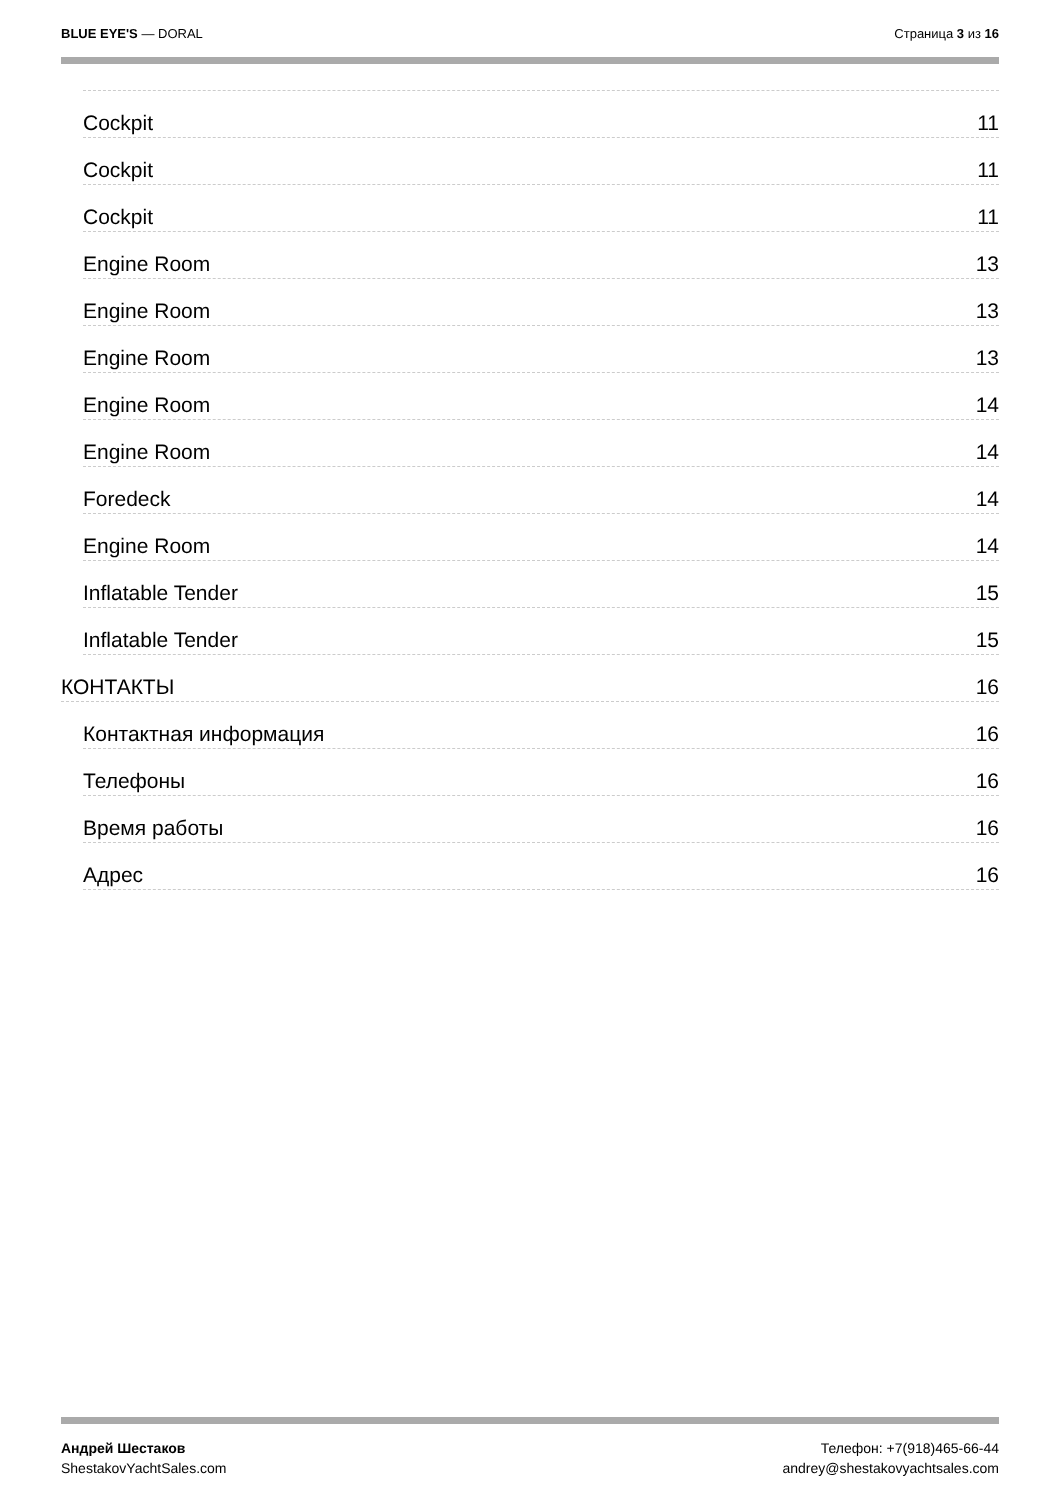BLUE EYE'S — DORAL Страница 3 из 16
Cockpit 11
Cockpit 11
Cockpit 11
Engine Room 13
Engine Room 13
Engine Room 13
Engine Room 14
Engine Room 14
Foredeck 14
Engine Room 14
Inflatable Tender 15
Inflatable Tender 15
КОНТАКТЫ 16
Контактная информация 16
Телефоны 16
Время работы 16
Адрес 16
Андрей Шестаков
ShestakovYachtSales.com
Телефон: +7(918)465-66-44
andrey@shestakovyachtsales.com